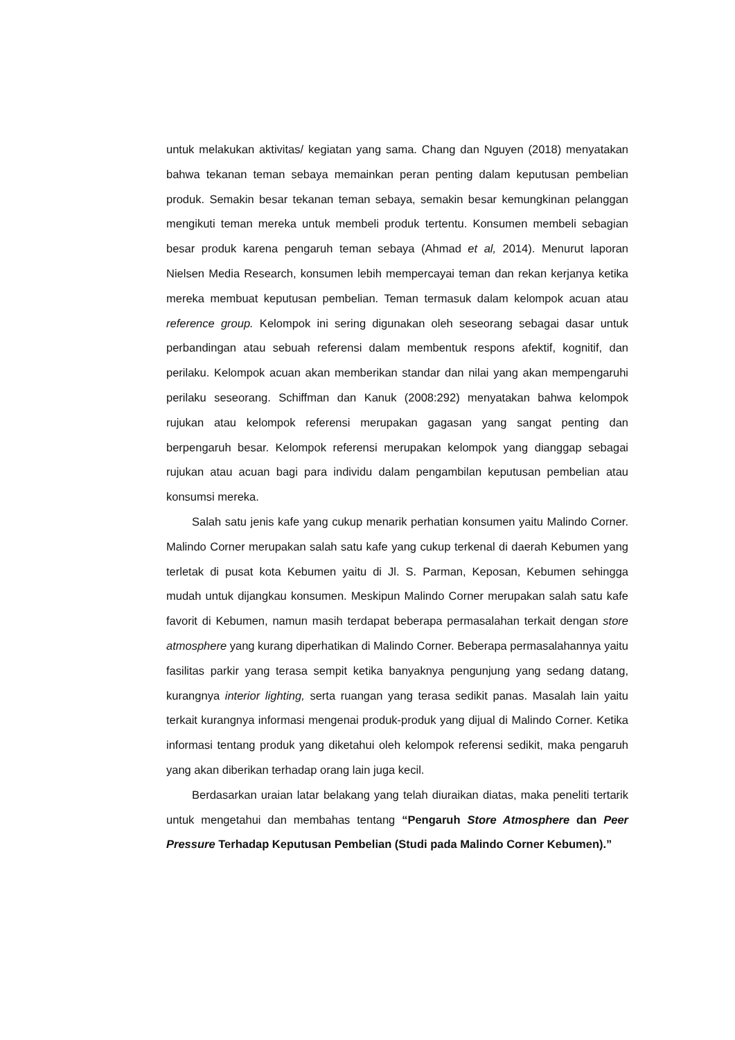untuk melakukan aktivitas/ kegiatan yang sama. Chang dan Nguyen (2018) menyatakan bahwa tekanan teman sebaya memainkan peran penting dalam keputusan pembelian produk. Semakin besar tekanan teman sebaya, semakin besar kemungkinan pelanggan mengikuti teman mereka untuk membeli produk tertentu. Konsumen membeli sebagian besar produk karena pengaruh teman sebaya (Ahmad et al, 2014). Menurut laporan Nielsen Media Research, konsumen lebih mempercayai teman dan rekan kerjanya ketika mereka membuat keputusan pembelian. Teman termasuk dalam kelompok acuan atau reference group. Kelompok ini sering digunakan oleh seseorang sebagai dasar untuk perbandingan atau sebuah referensi dalam membentuk respons afektif, kognitif, dan perilaku. Kelompok acuan akan memberikan standar dan nilai yang akan mempengaruhi perilaku seseorang. Schiffman dan Kanuk (2008:292) menyatakan bahwa kelompok rujukan atau kelompok referensi merupakan gagasan yang sangat penting dan berpengaruh besar. Kelompok referensi merupakan kelompok yang dianggap sebagai rujukan atau acuan bagi para individu dalam pengambilan keputusan pembelian atau konsumsi mereka.
Salah satu jenis kafe yang cukup menarik perhatian konsumen yaitu Malindo Corner. Malindo Corner merupakan salah satu kafe yang cukup terkenal di daerah Kebumen yang terletak di pusat kota Kebumen yaitu di Jl. S. Parman, Keposan, Kebumen sehingga mudah untuk dijangkau konsumen. Meskipun Malindo Corner merupakan salah satu kafe favorit di Kebumen, namun masih terdapat beberapa permasalahan terkait dengan store atmosphere yang kurang diperhatikan di Malindo Corner. Beberapa permasalahannya yaitu fasilitas parkir yang terasa sempit ketika banyaknya pengunjung yang sedang datang, kurangnya interior lighting, serta ruangan yang terasa sedikit panas. Masalah lain yaitu terkait kurangnya informasi mengenai produk-produk yang dijual di Malindo Corner. Ketika informasi tentang produk yang diketahui oleh kelompok referensi sedikit, maka pengaruh yang akan diberikan terhadap orang lain juga kecil.
Berdasarkan uraian latar belakang yang telah diuraikan diatas, maka peneliti tertarik untuk mengetahui dan membahas tentang “Pengaruh Store Atmosphere dan Peer Pressure Terhadap Keputusan Pembelian (Studi pada Malindo Corner Kebumen).”